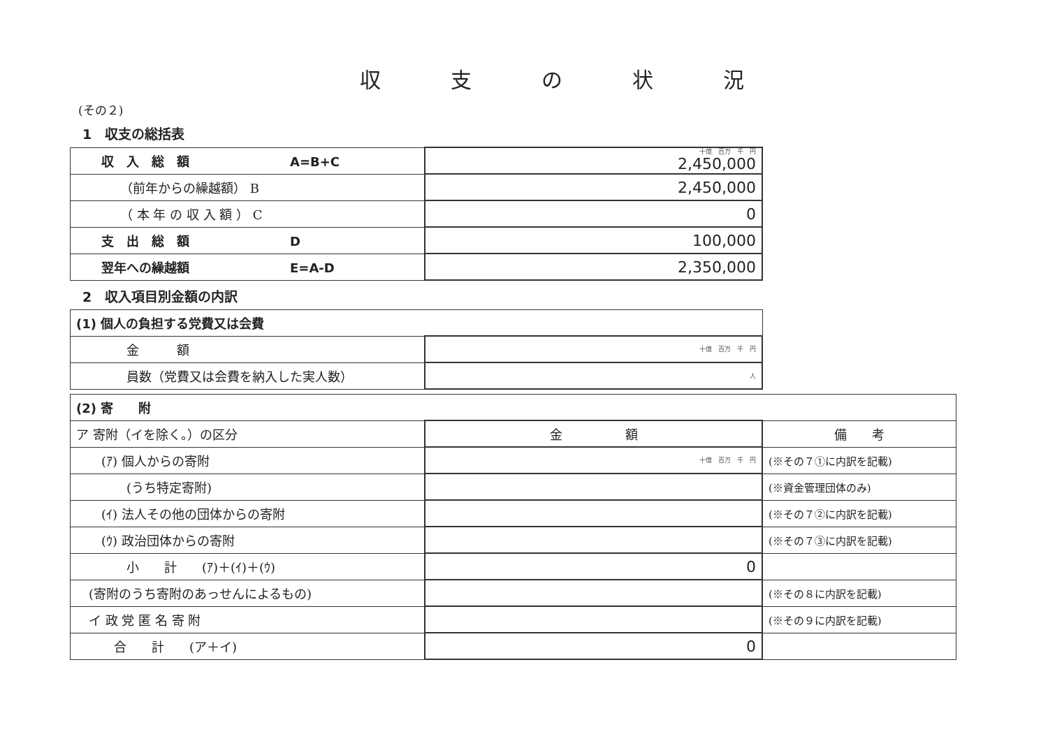収支の状況
(その２)
1　収支の総括表
| 収 入 総 額 A=B+C | 十億 百万 千 円 2,450,000 |
| （前年からの繰越額） B | 2,450,000 |
| （ 本 年 の 収 入 額 ） C | 0 |
| 支 出 総 額 D | 100,000 |
| 翌年への繰越額 E=A-D | 2,350,000 |
2　収入項目別金額の内訳
| (1) 個人の負担する党費又は会費 | |
| 金 額 | 十億 百万 千 円 |
| 員数（党費又は会費を納入した実人数） | 人 |
| (2) 寄 附 | | |
| ア 寄附（イを除く。）の区分 | 金 額 | 備 考 |
| (ｱ) 個人からの寄附 | 十億 百万 千 円 | (※その７①に内訳を記載) |
| (うち特定寄附) | | (※資金管理団体のみ) |
| (ｲ) 法人その他の団体からの寄附 | | (※その７②に内訳を記載) |
| (ｳ) 政治団体からの寄附 | | (※その７③に内訳を記載) |
| 小 計 (ｱ)＋(ｲ)＋(ｳ) | 0 | |
| (寄附のうち寄附のあっせんによるもの) | | (※その８に内訳を記載) |
| イ 政 党 匿 名 寄 附 | | (※その９に内訳を記載) |
| 合 計 (ア＋イ) | 0 | |